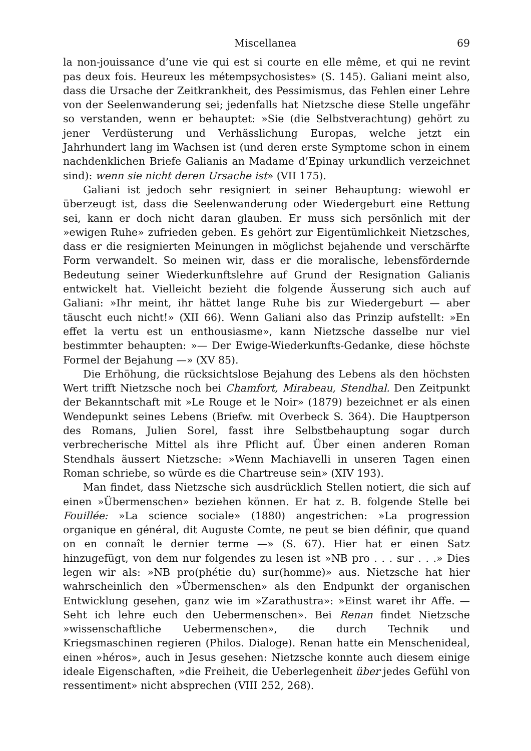Miscellanea 69
la non-jouissance d’une vie qui est si courte en elle même, et qui ne revint pas deux fois. Heureux les métempsychosistes» (S. 145). Galiani meint also, dass die Ursache der Zeitkrankheit, des Pessimismus, das Fehlen einer Lehre von der Seelenwanderung sei; jedenfalls hat Nietzsche diese Stelle ungefähr so verstanden, wenn er behauptet: »Sie (die Selbstverachtung) gehört zu jener Verdüsterung und Verhässlichung Europas, welche jetzt ein Jahrhundert lang im Wachsen ist (und deren erste Symptome schon in einem nachdenklichen Briefe Galianis an Madame d’Epinay urkundlich verzeichnet sind): wenn sie nicht deren Ursache ist» (VII 175).
Galiani ist jedoch sehr resigniert in seiner Behauptung: wiewohl er überzeugt ist, dass die Seelenwanderung oder Wiedergeburt eine Rettung sei, kann er doch nicht daran glauben. Er muss sich persönlich mit der »ewigen Ruhe» zufrieden geben. Es gehört zur Eigentümlichkeit Nietzsches, dass er die resignierten Meinungen in möglichst bejahende und verschärfte Form verwandelt. So meinen wir, dass er die moralische, lebensfördernde Bedeutung seiner Wiederkunftslehre auf Grund der Resignation Galianis entwickelt hat. Vielleicht bezieht die folgende Äusserung sich auch auf Galiani: »Ihr meint, ihr hättet lange Ruhe bis zur Wiedergeburt — aber täuscht euch nicht!» (XII 66). Wenn Galiani also das Prinzip aufstellt: »En effet la vertu est un enthousiasme», kann Nietzsche dasselbe nur viel bestimmter behaupten: »— Der Ewige-Wiederkunfts-Gedanke, diese höchste Formel der Bejahung —» (XV 85).
Die Erhöhung, die rücksichtslose Bejahung des Lebens als den höchsten Wert trifft Nietzsche noch bei Chamfort, Mirabeau, Stendhal. Den Zeitpunkt der Bekanntschaft mit »Le Rouge et le Noir» (1879) bezeichnet er als einen Wendepunkt seines Lebens (Briefw. mit Overbeck S. 364). Die Hauptperson des Romans, Julien Sorel, fasst ihre Selbstbehauptung sogar durch verbrecherische Mittel als ihre Pflicht auf. Über einen anderen Roman Stendhals äussert Nietzsche: »Wenn Machiavelli in unseren Tagen einen Roman schriebe, so würde es die Chartreuse sein» (XIV 193).
Man findet, dass Nietzsche sich ausdrücklich Stellen notiert, die sich auf einen »Übermenschen» beziehen können. Er hat z. B. folgende Stelle bei Fouillée: »La science sociale» (1880) angestrichen: »La progression organique en général, dit Auguste Comte, ne peut se bien définir, que quand on en connaît le dernier terme —» (S. 67). Hier hat er einen Satz hinzugefügt, von dem nur folgendes zu lesen ist »NB pro . . . sur . . .» Dies legen wir als: »NB pro(phétie du) sur(homme)» aus. Nietzsche hat hier wahrscheinlich den »Übermenschen» als den Endpunkt der organischen Entwicklung gesehen, ganz wie im »Zarathustra»: »Einst waret ihr Affe. — Seht ich lehre euch den Uebermenschen». Bei Renan findet Nietzsche »wissenschaftliche Uebermenschen», die durch Technik und Kriegsmaschinen regieren (Philos. Dialoge). Renan hatte ein Menschenideal, einen »héros», auch in Jesus gesehen: Nietzsche konnte auch diesem einige ideale Eigenschaften, »die Freiheit, die Ueberlegenheit über jedes Gefühl von ressentiment» nicht absprechen (VIII 252, 268).